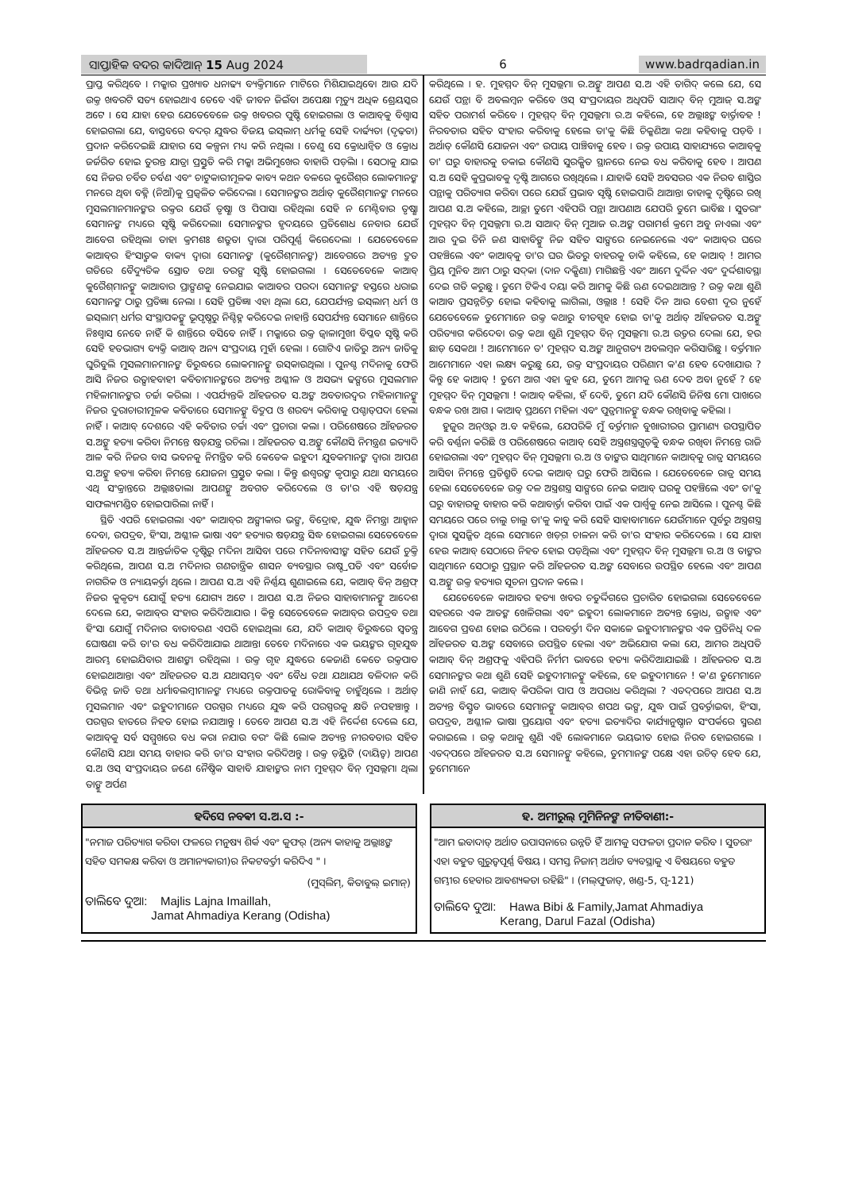ସାପ୍ତାହିକ ବଦର କାଦିଆନ୍ 15 Aug 2024 6 www.badrqadian.in
ପ୍ରାପ୍ତ କରିଥିବେ । ମକ୍କାର ପ୍ରଖ୍ୟାତ ଧନାଢ୍ୟ ବ୍ୟକ୍ତିମାନେ ମାଟିରେ ମିଶିଯାଇଥିବେ। ଆଉ ଯଦି ଉକ୍ତ ଖବରଟି ସତ୍ୟ ହୋଇଥାଏ ତେବେ ଏହି ଜୀବନ ଜିଇଁବା ଅପେକ୍ଷା ମୃତ୍ୟୁ ଅଧିକ ଶ୍ରେୟସ୍କର ଅଟେ । ସେ ଯାହା ହେଉ ଯେତେବେଳେ ଉକ୍ତ ଖବରର ପୁଷ୍ଟି ହୋଇଗଲା ଓ କାଆବ୍‌କୁ ବିଶ୍ୱାସ ହୋଇଗଲା ଯେ, ବାସ୍ତବରେ ବଦର୍ ଯୁଦ୍ଧର ବିଜୟ ଇସ୍‌ଲାମ୍ ଧର୍ମକୁ ସେହି ଦାର୍ଢ୍ୟତା (ଦୃଢ଼ତା) ପ୍ରଦାନ କରିଦେଇଛି ଯାହାର ସେ କଳ୍ପନା ମଧ୍ୟ କରି ନଥିଲା । ତେଣୁ ସେ କ୍ରୋଧାନ୍ୱିତ ଓ କ୍ରୋଧ ଜର୍ଜରିତ ହୋଇ ତୁରନ୍ତ ଯାତ୍ରା ପ୍ରସ୍ତୁତି କରି ମକ୍କା ଅଭିମୁଖେର ବାହାରି ପଡ଼ିଲା । ସେଠାକୁ ଯାଇ ସେ ନିଜର ଚର୍ବିତ ଚର୍ବଣ ଏବଂ ଚାଟୁକାରୀମୂଳକ କାବ୍ୟ କଥନ ବଳରେ କୁରୈଶ୍‌ର ଲୋକମାନଙ୍କ ମନରେ ଥିବା ବହ୍ନି (ନିଆଁ)କୁ ପ୍ରଜ୍ୱଳିତ କରିଦେଲା । ସେମାନଙ୍କର ଅର୍ଥାତ୍ କୁରୈଶ୍‌ମାନଙ୍କ ମନରେ ମୁସଲମାନମାନଙ୍କର ରକ୍ତର ଯେଉଁ ତୃଷ୍ଣା ଓ ପିପାସା ରହିଥିଲା ସେହି ନ ମେଣ୍ଟିବାର ତୃଷ୍ଣା ସେମାନଙ୍କ ମଧ୍ୟରେ ସୃଷ୍ଟି କରିଦେଲା। ସେମାନଙ୍କର ହୃଦୟରେ ପ୍ରତିଶୋଧ ନେବାର ଯେଉଁ ଆବେଗ ରହିଥିଲା ତାହା କ୍ରମଶଃ ଶତ୍ରୁତା ଦ୍ୱାରା ପରିପୂର୍ଣ୍ଣ କିରେଦେଲା । ଯେତେବେଳେ କାଆବ୍‌ର ହିଂସାତ୍ମକ ବାକ୍ୟ ଦ୍ୱାରା ସେମାନଙ୍କ (କୁରୈଶ୍‌ମାନଙ୍କ) ଆବେଗରେ ଅତ୍ୟନ୍ତ ଦ୍ରୁତ ଗତିରେ ବୈଦ୍ୟୁତିକ ସ୍ରୋତ ତଥା ତରଙ୍ଗ ସୃଷ୍ଟି ହୋଇଗଲା । ସେତେବେଳେ କାଆବ୍ କୁରୈଶ୍‌ମାନଙ୍କୁ କାଆବାର ପ୍ରାଙ୍ଗଣକୁ ନେଇଯାଇ କାଆବର ପରଦା ସେମାନଙ୍କ ହସ୍ତରେ ଧରାଇ ସେମାନଙ୍କ ଠାରୁ ପ୍ରତିଜ୍ଞା ନେଲା । ସେହି ପ୍ରତିଜ୍ଞା ଏହା ଥିଲା ଯେ, ଯେପର୍ଯ୍ୟନ୍ତ ଇସ୍‌ଲାମ୍ ଧର୍ମ ଓ ଇସ୍‌ଲାମ୍ ଧର୍ମର ସଂସ୍ଥାପକଙ୍କୁ ଭୂପୃଷ୍ଠରୁ ନିଶ୍ଚିହ୍ନ କରିଦେଇ ନାହାନ୍ତି ସେପର୍ଯ୍ୟନ୍ତ ସେମାନେ ଶାନ୍ତିରେ ନିଃଶ୍ୱାସ ନେବେ ନାହିଁ କି ଶାନ୍ତିରେ ବସିବେ ନାହିଁ । ମକ୍କାରେ ଉକ୍ତ ଜ୍ୱାଳାମୁଖୀ ବିପ୍ଳବ ସୃଷ୍ଟି କରି ସେହି ହତଭାଗ୍ୟ ବ୍ୟକ୍ତି କାଆବ୍ ଅନ୍ୟ ସଂପ୍ରଦାୟ ମୁହାଁ ହେଲା । ଗୋଟିଏ ଜାତିରୁ ଅନ୍ୟ ଜାତିକୁ ଘୁରିବୁଲି ମୁସଲମାନମାନଙ୍କ ବିରୁଦ୍ଧରେ ଲୋକମାନଙ୍କୁ ଉସ୍‌କାଉଥିଲା । ପୁନଶ୍ଚ ମଦିନାକୁ ଫେରି ଆସି ନିଜର ଉତ୍ସାହବାହୀ କବିତାମାନଙ୍କରେ ଅତ୍ୟନ୍ତ ଅଶ୍ଳୀଳ ଓ ଅସଭ୍ୟ ଢଙ୍ଗରେ ମୁସଲମାନ ମହିଳାମାନଙ୍କର ଚର୍ଚ୍ଚା କରିଲା । ଏପର୍ଯ୍ୟନ୍ତକି ଆଁହଜରତ ସ.ଅଙ୍କ ଅବତାରଦ୍ୱର ମହିଳାମାନଙ୍କୁ ନିଜର ଦୁରାଚାରୀମୂଳକ କବିତାରେ ସେମାନଙ୍କୁ ବିଦ୍ରୁପ ଓ ଶରବ୍ୟ କରିବାକୁ ପଶ୍ଚାତ୍‌ପଦା ହେଲା ନାହିଁ । କାଆବ୍ ଦେଶରେ ଏହି କବିତାର ଚର୍ଚ୍ଚା ଏବଂ ପ୍ରଚାରା କଲା । ପରିଶେଷରେ ଆଁହଜରତ ସ.ଅଙ୍କୁ ହତ୍ୟା କରିବା ନିମନ୍ତେ ଷଡ଼ଯନ୍ତ୍ର ରଚିଲା । ଆଁହଜରତ ସ.ଅଙ୍କୁ କୌଣସି ନିମନ୍ତ୍ରଣ ଇତ୍ୟାଦି ଆଳ କରି ନିଜର ବାସ ଭବନକୁ ନିମନ୍ତ୍ରିତ କରି କେତେକ ଇହୁଦୀ ଯୁବକମାନଙ୍କ ଦ୍ୱାରା ଆପଣ ସ.ଅଙ୍କୁ ହତ୍ୟା କରିବା ନିମନ୍ତେ ଯୋଜନା ପ୍ରସ୍ତୁତ କଲା । କିନ୍ତୁ ଈଶ୍ୱରଙ୍କ କୃପାରୁ ଯଥା ସମୟରେ ଏଥି ସଂକ୍ରାନ୍ତରେ ଅଲ୍ଲାଃତାଲା ଆପଣଙ୍କୁ ଅବଗତ କରିଦେଲେ ଓ ତା'ର ଏହି ଷଡ଼ଯନ୍ତ୍ର ସାଫଲ୍ୟମଣ୍ଡିତ ହୋଇପାରିଲା ନାହିଁ ।
ସ୍ଥିତି ଏପରି ହୋଇଗଲା ଏବଂ କାଆବ୍‌ର ଅଙ୍ଗୀକାର ଭଙ୍ଗ, ବିଦ୍ରୋହ, ଯୁଦ୍ଧ ନିମନ୍ତ୍ରା ଆହ୍ୱାନ ଦେବା, ଉପଦ୍ରବ, ହିଂସା, ଅଶ୍ଳୀଳ ଭାଷା ଏବଂ ହତ୍ୟାର ଷଡ଼ଯନ୍ତ୍ର ସିଦ୍ଧ ହୋଇଗଲା ସେତେବେଳେ ଆଁହଜରତ ସ.ଅ ଆନ୍ତର୍ଜାତିକ ଦୃଷ୍ଟିରୁ ମଦିନା ଆସିବା ପରେ ମଦିନାବାସୀଙ୍କ ସହିତ ଯେଉଁ ଚୁକ୍ତି କରିଥିଲେ, ଆପଣ ସ.ଅ ମଦିନାର ଗଣତାନ୍ତ୍ରିକ ଶାସନ ବ୍ୟବସ୍ଥାର ରାଷ୍ଟ୍ରପତି ଏବଂ ସର୍ବୋଚ୍ଚ ନାଗରିକ ଓ ନ୍ୟାୟକର୍ତ୍ତା ଥିଲେ । ଆପଣ ସ.ଅ ଏହି ନିର୍ଣ୍ଣୟ ଶୁଣାଇଲେ ଯେ, କାଆବ୍ ବିନ୍ ଅଶ୍ରଫ୍ ନିଜର କୁକୃତ୍ୟ ଯୋଗୁଁ ହତ୍ୟା ଯୋଗ୍ୟ ଅଟେ । ଆପଣ ସ.ଅ ନିଜର ସାହାବାମାନଙ୍କୁ ଆଦେଶ ଦେଲେ ଯେ, କାଆବ୍‌ର ସଂହାର କରିଦିଆଯାଉ । କିନ୍ତୁ ସେତେବେଳେ କାଆବ୍‌ର ଉପଦ୍ରବ ତଥା ହିଂସା ଯୋଗୁଁ ମଦିନାର ବାତାବରଣ ଏପରି ହୋଇଥିଲା ଯେ, ଯଦି କାଆବ୍ ବିରୁଦ୍ଧରେ ସ୍ୱତନ୍ତ୍ର ଘୋଷଣା କରି ତା'ର ବଧ କରିଦିଆଯାଇ ଥାଆନ୍ତା ତେବେ ମଦିନାରେ ଏକ ଭୟଙ୍କର ଗୃହଯୁଦ୍ଧ ଆରମ୍ଭ ହୋଇଯିବାର ଆଶଙ୍କା ରହିଥିଲା । ଉକ୍ତ ଗୃହ ଯୁଦ୍ଧରେ କେଜାଣି କେତେ ରକ୍ତପାତ ହୋଇଥାଆନ୍ତା ଏବଂ ଆଁହଜରତ ସ.ଅ ଯଥାସମ୍ଭବ ଏବଂ ବୈଧ ତଥା ଯଥାଯଥ ବଳିଦାନ କରି ବିଭିନ୍ନ ଜାତି ତଥା ଧର୍ମାବଲମ୍ବୀମାନଙ୍କ ମଧ୍ୟରେ ରକ୍ତପାତକୁ ରୋକିବାକୁ ଚାହୁଁଥିଲେ । ଅର୍ଥାତ୍ ମୁସଲମାନ ଏବଂ ଇହୁଦୀମାନେ ପରସ୍ପର ମଧ୍ୟରେ ଯୁଦ୍ଧ କରି ପରସ୍ପରକୁ କ୍ଷତି ନପହଞ୍ଚାନ୍ତୁ । ପରସ୍ପର ହାତରେ ନିହତ ହୋଇ ନଯାଆନ୍ତୁ । ତେବେ ଆପଣ ସ.ଅ ଏହି ନିର୍ଦ୍ଦେଶ ଦେଲେ ଯେ, କାଆବ୍‌କୁ ସର୍ବ ସମ୍ମୁଖରେ ବଧ କରା ନଯାଉ ବରଂ କିଛି ଲୋକ ଅତ୍ୟନ୍ତ ନୀରବତାର ସହିତ କୌଣସି ଯଥା ସମୟ ବାହାର କରି ତା'ର ସଂହାର କରିଦିଅନ୍ତୁ । ଉକ୍ତ ଡ଼ିୟୁଟି (ଦାୟିତ୍ୱ) ଆପଣ ସ.ଅ ଓସ୍ ସଂପ୍ରଦାୟର ଜଣେ ନୈଷ୍ଠିକ ସାହାବି ଯାହାଙ୍କର ନାମ ମୁହମ୍ମଦ ବିନ୍ ମୁସଲ୍ଲମା ଥିଲା ତାଙ୍କୁ ଅର୍ପଣ
କରିଥିଲେ । ହ. ମୁହମ୍ମଦ ବିନ୍ ମୁସଲ୍ଲମା ର.ଅଙ୍କୁ ଆପଣ ସ.ଅ ଏହି ତାଗିଦ୍ କଲେ ଯେ, ସେ ଯେଉଁ ପନ୍ଥା ବି ଅବଲମ୍ବନ କରିବେ ଓସ୍ ସଂପ୍ରଦାୟର ଅଧିପତି ସାଆଦ୍ ବିନ୍ ମୁଆଜ୍ ସ.ଅଙ୍କ ସହିତ ପରାମର୍ଶ କରିବେ । ମୁହମ୍ମଦ୍ ବିନ୍ ମୁସଲ୍ଲମା ର.ଅ କହିଲେ, ହେ ଅଲ୍ଲାଃଙ୍କ ବାର୍ତ୍ତାବହ ! ନିରବତାର ସହିତ ସଂହାର କରିବାକୁ ହେଲେ ତା'କୁ କିଛି ଚିକ୍କଣିଆ କଥା କହିବାକୁ ପଡ଼ିବ । ଅର୍ଥାତ୍ କୌଣସି ଯୋଜନା ଏବଂ ଉପାୟ ପାଞ୍ଚିବାକୁ ହେବ । ଉକ୍ତ ଉପାୟ ସାହାଯ୍ୟରେ କାଆବ୍‌କୁ ତା' ଘରୁ ବାହାରକୁ ଡକାଇ କୌଣସି ସୁରକ୍ଷିତ ସ୍ଥାନରେ ନେଇ ବଧ କରିବାକୁ ହେବ । ଆପଣ ସ.ଅ ସେହି କୁପ୍ରଭାବକୁ ଦୃଷ୍ଟି ଆଗରେ ରଖିଥିଲେ । ଯାହାକି ସେହି ଅବସରର ଏକ ନିରବ ଶାସ୍ତିର ପନ୍ଥାକୁ ପରିତ୍ୟାଗ କରିବା ପରେ ଯେଉଁ ପ୍ରଭାବ ସୃଷ୍ଟି ହୋଇପାରି ଥାଆନ୍ତା ତାହାକୁ ଦୃଷ୍ଟିରେ ରଖି ଆପଣ ସ.ଅ କହିଲେ, ଆଚ୍ଛା ତୁମେ ଏହିପରି ପନ୍ଥା ଆପଣାଅ ଯେପରି ତୁମେ ଭାବିଛ । ସୁତରାଂ ମୁହମ୍ମଦ ବିନ୍ ମୁସଲ୍ଲମା ର.ଅ ସାଆଦ୍ ବିନ୍ ମୁଆଜ ର.ଅଙ୍କ ପରାମର୍ଶ କ୍ରମେ ଅବୁ ନାଏଲା ଏବଂ ଆଉ ଦୁଇ ତିନି ଜଣ ସାହାବିଙ୍କୁ ନିଜ ସହିତ ସାଙ୍ଗରେ ନେଇନେଲେ ଏବଂ କାଆବ୍‌ର ଘରେ ପହଞ୍ଚିଲେ ଏବଂ କାଆବ୍‌କୁ ତା'ର ଘର ଭିତରୁ ବାହରକୁ ଡାକି କହିଲେ, ହେ କାଆବ୍ ! ଆମର ପ୍ରିୟ ମୁନିବ ଆମ ଠାରୁ ସଦ୍‌କା (ଦାନ ଦକ୍ଷିଣା) ମାଗିଛନ୍ତି ଏବଂ ଆମେ ଦୁର୍ଦ୍ଦିନ ଏବଂ ଦୁର୍ଦ୍ଦଶାବସ୍ଥା ଦେଇ ଗତି କରୁଛୁ । ତୁମେ ଟିକିଏ ଦୟା କରି ଆମକୁ କିଛି ଋଣ ଦେଇଥାଆନ୍ତ ? ଉକ୍ତ କଥା ଶୁଣି କାଆବ ପ୍ରସନ୍ନଚିତ୍ତ ହୋଇ କହିବାକୁ ଲାଗିଲା, ଓଲ୍ଲାଃ ! ସେହି ଦିନ ଆଉ ବେଶୀ ଦୂର ନୁହେଁ ଯେତେବେଳେ ତୁମେମାନେ ଉକ୍ତ କଥାରୁ ବୀତସ୍ପୃହ ହୋଇ ତା'କୁ ଅର୍ଥାତ୍ ଆଁହଜରତ ସ.ଅଙ୍କୁ ପରିତ୍ୟାଗ କରିଦେବ। ଉକ୍ତ କଥା ଶୁଣି ମୁହମ୍ମଦ ବିନ୍ ମୁସଲ୍ଲମା ର.ଅ ଉତ୍ତର ଦେଲା ଯେ, ହଉ ଛାଡ଼ ସେକଥା ! ଆମେମାନେ ତ' ମୁହମ୍ମଦ ସ.ଅଙ୍କ ଆନୁଗତ୍ୟ ଅବଲମ୍ବନ କରିସାରିଛୁ । ବର୍ତ୍ତମାନ ଆମେମାନେ ଏହା ଲକ୍ଷ୍ୟ କରୁଛୁ ଯେ, ଉକ୍ତ ସଂପ୍ରଦାୟର ପରିଣାମ କ'ଣ ହେବ ଦେଖାଯାଉ ? କିନ୍ତୁ ହେ କାଆବ୍ ! ତୁମେ ଆଗ ଏହା କୁହ ଯେ, ତୁମେ ଆମକୁ ଋଣ ଦେବ ଅବା ନୁହେଁ ? ହେ ମୁହମ୍ମଦ ବିନ୍ ମୁସଲ୍ଲମା ! କାଆବ୍ କହିଲା, ହଁ ଦେବି, ତୁମେ ଯଦି କୌଣସି ଜିନିଷ ମୋ ପାଖରେ ବନ୍ଧକ ରଖ ଆଗ । କାଆବ୍ ପ୍ରଥମେ ମହିଳା ଏବଂ ପୁତ୍ରମାନଙ୍କୁ ବନ୍ଧକ ରଖିବାକୁ କହିଲା ।
ହୁଜୁର ଅନ୍‌ଓ୍ୱର୍ ଅ.ବ କହିଲେ, ଯେପରିକି ମୁଁ ବର୍ତ୍ତମାନ ବୁଖାରୀରର ପ୍ରାମାଣ୍ୟ ଉପସ୍ଥାପିତ କରି ବର୍ଣ୍ଣନା କରିଛି ଓ ପରିଶେଷରେ କାଆବ୍ ସେହି ଅସ୍ତ୍ରଶସ୍ତ୍ରଗୁଡ଼ିକୁ ବନ୍ଧକ ରଖିବା ନିମନ୍ତେ ରାଜି ହୋଇଗଲା ଏବଂ ମୁହମ୍ମଦ ବିନ୍ ମୁସଲ୍ଲମା ର.ଅ ଓ ତାଙ୍କର ସାଥିମାନେ କାଆବ୍‌କୁ ରାତ୍ର ସମୟରେ ଆସିବା ନିମନ୍ତେ ପ୍ରତିଶ୍ରୁତି ଦେଇ କାଆବ୍ ଘରୁ ଫେରି ଆସିଲେ । ଯେତେବେଳେ ରାତ୍ର ସମୟ ହେଲା ସେତେବେଳେ ଉକ୍ତ ଦଳ ଅସ୍ତ୍ରଶସ୍ତ୍ର ସାଙ୍ଗରେ ନେଇ କାଆବ୍ ଘରକୁ ପହଞ୍ଚିଲେ ଏବଂ ତା'କୁ ଘରୁ ବାହାରକୁ ବାହାର କରି କଥାବାର୍ତ୍ତା କରିବା ପାଇଁ ଏକ ପାର୍ଶ୍ୱକୁ ନେଇ ଆସିଲେ । ପୁନଶ୍ଚ କିଛି ସମୟରେ ପରେ ଚାଲୁ ଚାଲୁ ତା'କୁ କାବୁ କରି ସେହି ସାହାବାମାନେ ଯେଉଁମାନେ ପୂର୍ବରୁ ଅସ୍ତ୍ରଶସ୍ତ୍ର ଦ୍ୱାରା ସୁସଜ୍ଜିତ ଥିଲେ ସେମାନେ ଖଡ଼୍‌ଗ ଚାଳନା କରି ତା'ର ସଂହାର କରିଦେଲେ । ସେ ଯାହା ହେଉ କାଆବ୍ ସେଠାରେ ନିହତ ହୋଇ ପଡ଼ିଥିଲା ଏବଂ ମୁହମ୍ମଦ ବିନ୍ ମୁସଲ୍ଲମା ର.ଅ ଓ ତାଙ୍କର ସାଥିମାନେ ସେଠାରୁ ପ୍ରସ୍ଥାନ କରି ଆଁହଜରତ ସ.ଅଙ୍କ ସେବାରେ ଉପସ୍ଥିତ ହେଲେ ଏବଂ ଆପଣ ସ.ଅଙ୍କୁ ଉକ୍ତ ହତ୍ୟାର ସୂଚନା ପ୍ରଦାନ କଲେ ।
ଯେତେବେଳେ କାଆବର ହତ୍ୟା ଖବର ଚତୁର୍ଦ୍ଦିଗରେ ପ୍ରଚାରିତ ହୋଇଗଲା ସେତେବେଳେ ସହରରେ ଏକ ଆତଙ୍କ ଖେଳିଗଲା ଏବଂ ଇହୁଦୀ ଲୋକମାନେ ଅତ୍ୟନ୍ତ କ୍ରୋଧ, ଉତ୍ସାହ ଏବଂ ଆବେଗ ପ୍ରବଣ ହୋଇ ଉଠିଲେ । ପରବର୍ତ୍ତୀ ଦିନ ସକାଳେ ଇହୁଦୀମାନଙ୍କର ଏକ ପ୍ରତିନିଧି ଦଳ ଆଁହଜରତ ସ.ଅଙ୍କ ସେବାରେ ଉପସ୍ଥିତ ହେଲା ଏବଂ ଅଭିଯୋଗ କଲା ଯେ, ଆମର ଅଧିପତି କାଆବ୍ ବିନ୍ ଅଶ୍ରଫ୍‌କୁ ଏହିପରି ନିର୍ମମ ଭାବରେ ହତ୍ୟା କରିଦିଆଯାଇଛି । ଆଁହଜରତ ସ.ଅ ସେମାନଙ୍କର କଥା ଶୁଣି ସେହି ଇହୁଦୀମାନଙ୍କୁ କହିଲେ, ହେ ଇହୁଦୀମାନେ ! କ'ଣ ତୁମେମାନେ ଜାଣି ନାହଁ ଯେ, କାଆବ୍ କିପରିକା ପାପ ଓ ଅପରାଧ କରିଥିଲା ? ଏତଦ୍‌ପରେ ଆପଣ ସ.ଅ ଅତ୍ୟନ୍ତ ବିସ୍ତୃତ ଭାବରେ ସେମାନଙ୍କୁ କାଆବ୍‌ର ଶପଥ ଭଙ୍ଗ, ଯୁଦ୍ଧ ପାଇଁ ପ୍ରବର୍ତ୍ତାଇବା, ହିଂସା, ଉପଦ୍ରବ, ଅଶ୍ଳୀଳ ଭାଷା ପ୍ରୟୋଗ ଏବଂ ହତ୍ୟା ଇତ୍ୟାଦିର କାର୍ଯ୍ୟାନୁଷ୍ଠାନ ସଂପର୍କରେ ସ୍ମରଣ କରାଇଲେ । ଉକ୍ତ କଥାକୁ ଶୁଣି ଏହି ଲୋକମାନେ ଭୟଭୀତ ହୋଇ ନିରବ ହୋଇଗଲେ । ଏତଦ୍‌ପରେ ଆଁହଜରତ ସ.ଅ ସେମାନଙ୍କୁ କହିଲେ, ତୁମମାନଙ୍କ ପକ୍ଷେ ଏହା ଉଚିତ୍ ହେବ ଯେ, ତୁମେମାନେ
ହଦିସେ ନବଵୀ ସ.ଅ.ସ :-
"ନମାଜ ପରିତ୍ୟାଗ କରିବା ଫଳରେ ମନୁଷ୍ୟ ଶିର୍କ ଏବଂ କୁଫର୍ (ଅନ୍ୟ କାହାକୁ ଅଲ୍ଲାଃଙ୍କ ସହିତ ସମକକ୍ଷ କରିବା ଓ ଅମାନ୍ୟକାରୀ)ର ନିକଟବର୍ତ୍ତୀ କରିଦିଏ " ।
(ମୁସ୍‌ଲିମ୍, କିତାବୁଲ୍ ଇମାନ୍)
ତାଲିବେ ଦୁଆ: Majlis Lajna Imaillah,
Jamat Ahmadiya Kerang (Odisha)
ହ. ଅମୀରୁଲ୍ ମୁମିନିନଙ୍କ ନୀତିବାଣୀ:-
"ଆମ ଇବାଦାତ୍ ଅର୍ଥାତ ଉପାସନାରେ ଉନ୍ନତି ହିଁ ଆମକୁ ସଫଳତା ପ୍ରଦାନ କରିବ । ସୁତରାଂ ଏହା ବହୁତ ଗୁରୁତ୍ୱପୂର୍ଣ୍ଣ ବିଷୟ । ସମସ୍ତ ନିଜାମ୍ ଅର୍ଥାତ ବ୍ୟବସ୍ଥାକୁ ଏ ବିଷୟରେ ବହୁତ ଗମ୍ଭୀର ହେବାର ଆବଶ୍ୟକତା ରହିଛି" । (ମଲ୍‌ଫୁଜାତ୍, ଖଣ୍ଡ-5, ପୃ-121)
ତାଲିବେ ଦୁଆ: Hawa Bibi & Family,Jamat Ahmadiya
Kerang, Darul Fazal (Odisha)